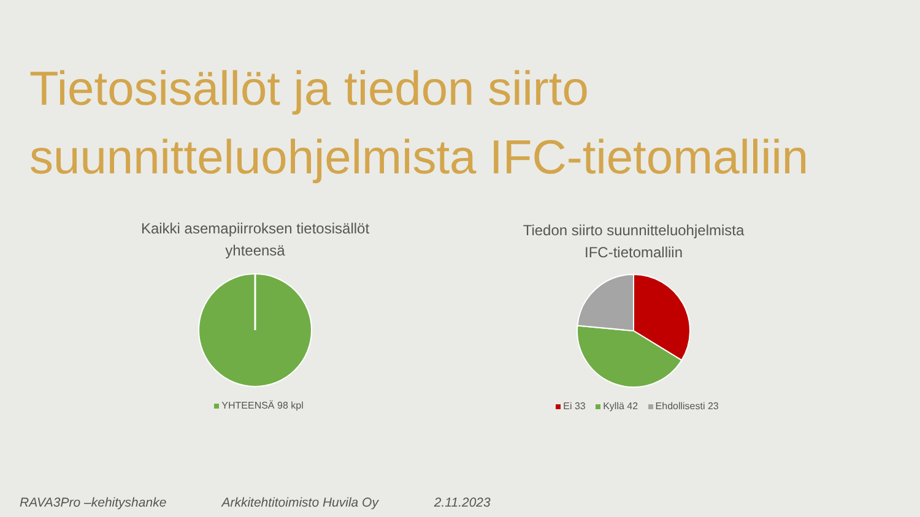Tietosisällöt ja tiedon siirto
suunnitteluohjelmista IFC-tietomalliin
Kaikki asemapiirroksen tietosisällöt
yhteensä
YHTEENSÄ 98 kpl
Tiedon siirto suunnitteluohjelmista
IFC-tietomalliin
Ei 33 Kyllä 42 Ehdollisesti 23
RAVA3Pro –kehityshanke Arkkitehtitoimisto Huvila Oy 2.11.2023